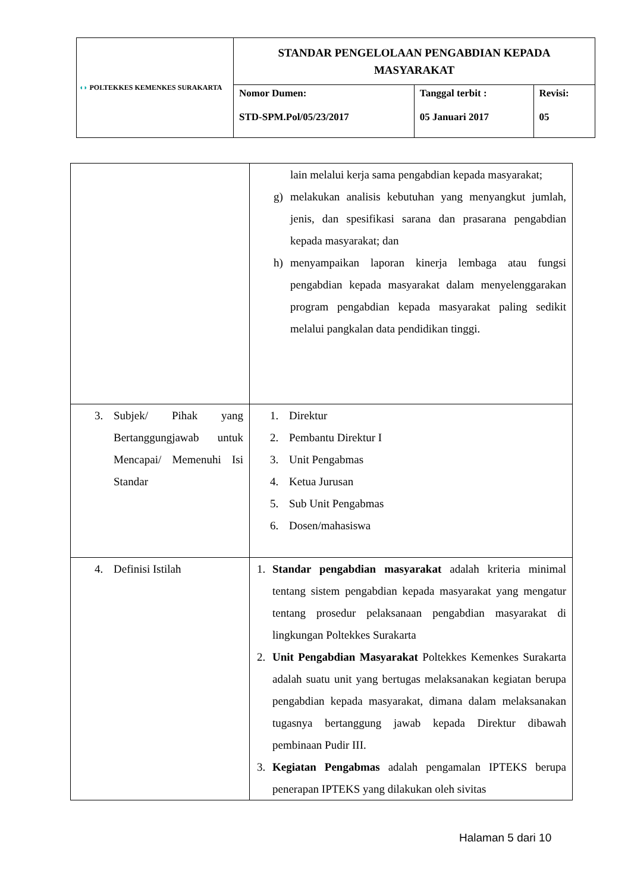| ◖◗ POLTEKKES KEMENKES SURAKARTA | STANDAR PENGELOLAAN PENGABDIAN KEPADA MASYARAKAT | | |
| | Nomor Dumen: STD-SPM.Pol/05/23/2017 | Tanggal terbit : 05 Januari 2017 | Revisi: 05 |
| | lain melalui kerja sama pengabdian kepada masyarakat; g) melakukan analisis kebutuhan yang menyangkut jumlah, jenis, dan spesifikasi sarana dan prasarana pengabdian kepada masyarakat; dan h) menyampaikan laporan kinerja lembaga atau fungsi pengabdian kepada masyarakat dalam menyelenggarakan program pengabdian kepada masyarakat paling sedikit melalui pangkalan data pendidikan tinggi. |
| 3. Subjek/ Pihak yang Bertanggungjawab untuk Mencapai/ Memenuhi Isi Standar | 1. Direktur 2. Pembantu Direktur I 3. Unit Pengabmas 4. Ketua Jurusan 5. Sub Unit Pengabmas 6. Dosen/mahasiswa |
| 4. Definisi Istilah | 1. Standar pengabdian masyarakat adalah kriteria minimal tentang sistem pengabdian kepada masyarakat yang mengatur tentang prosedur pelaksanaan pengabdian masyarakat di lingkungan Poltekkes Surakarta 2. Unit Pengabdian Masyarakat Poltekkes Kemenkes Surakarta adalah suatu unit yang bertugas melaksanakan kegiatan berupa pengabdian kepada masyarakat, dimana dalam melaksanakan tugasnya bertanggung jawab kepada Direktur dibawah pembinaan Pudir III. 3. Kegiatan Pengabmas adalah pengamalan IPTEKS berupa penerapan IPTEKS yang dilakukan oleh sivitas |
Halaman 5 dari 10